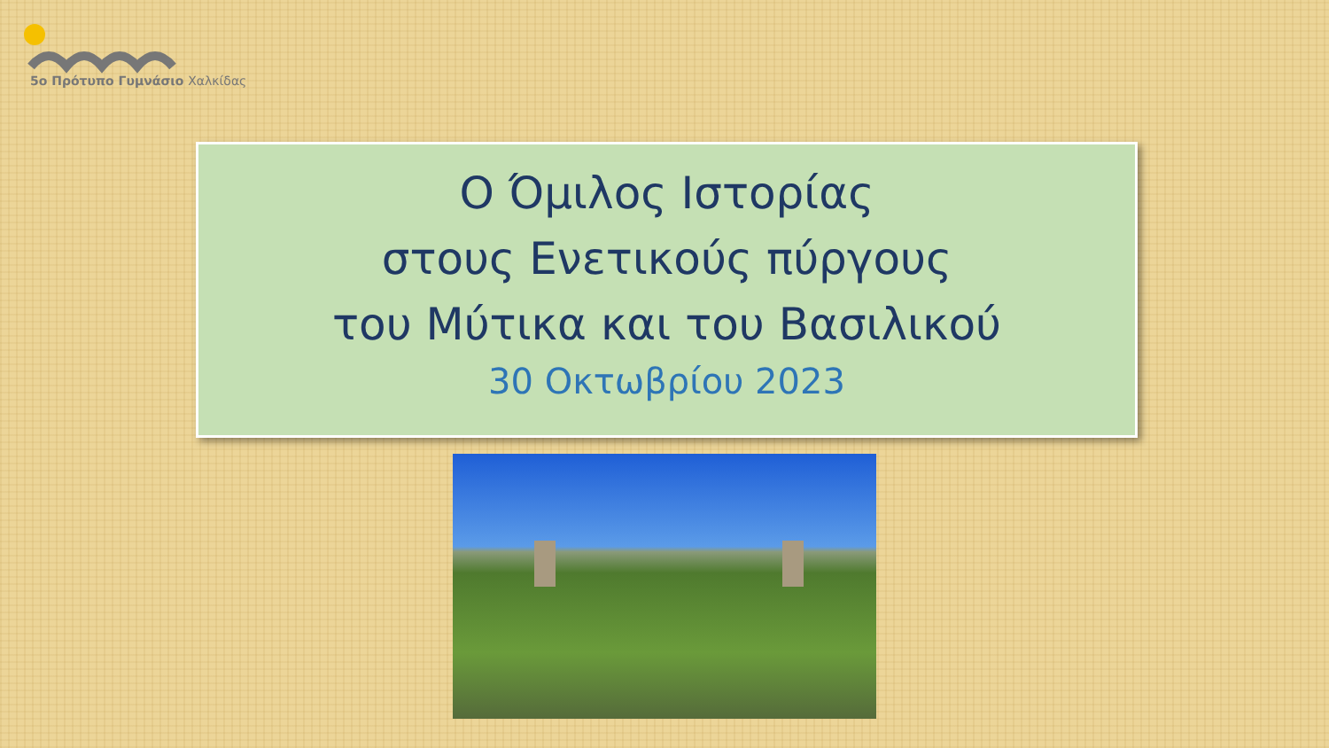5ο Πρότυπο Γυμνάσιο Χαλκίδας
Ο Όμιλος Ιστορίας
στους Ενετικούς πύργους
του Μύτικα και του Βασιλικού
30 Οκτωβρίου 2023